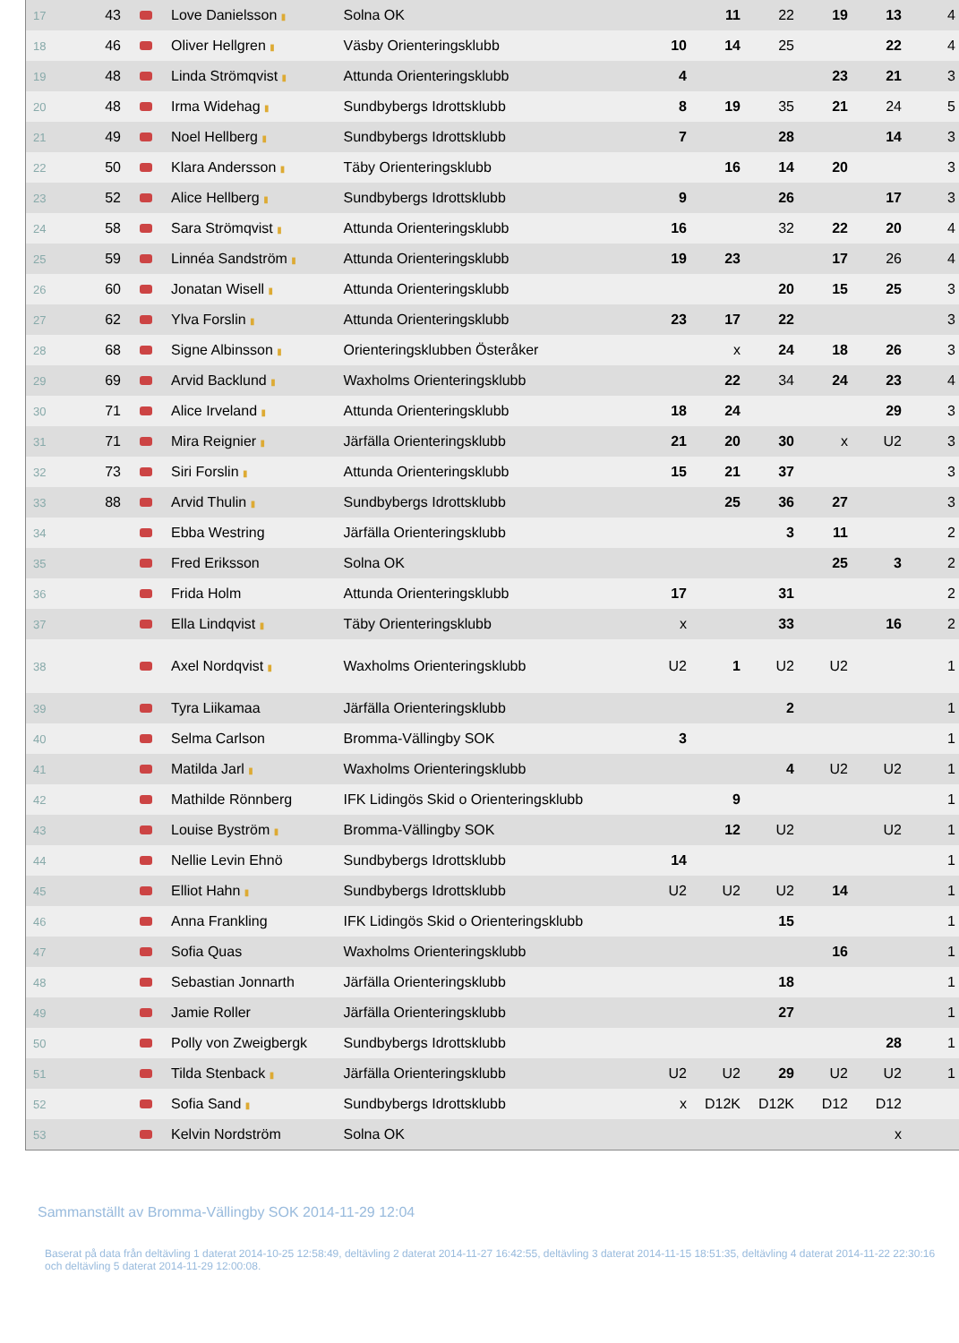| 17 | 43 | | Love Danielsson ▮ | Solna OK | | 11 | 22 | 19 | 13 | 4 |
| 18 | 46 | | Oliver Hellgren ▮ | Väsby Orienteringsklubb | 10 | 14 | 25 | | 22 | 4 |
| 19 | 48 | | Linda Strömqvist ▮ | Attunda Orienteringsklubb | 4 | | | 23 | 21 | 3 |
| 20 | 48 | | Irma Widehag ▮ | Sundbybergs Idrottsklubb | 8 | 19 | 35 | 21 | 24 | 5 |
| 21 | 49 | | Noel Hellberg ▮ | Sundbybergs Idrottsklubb | 7 | | 28 | | 14 | 3 |
| 22 | 50 | | Klara Andersson ▮ | Täby Orienteringsklubb | | 16 | 14 | 20 | | 3 |
| 23 | 52 | | Alice Hellberg ▮ | Sundbybergs Idrottsklubb | 9 | | 26 | | 17 | 3 |
| 24 | 58 | | Sara Strömqvist ▮ | Attunda Orienteringsklubb | 16 | | 32 | 22 | 20 | 4 |
| 25 | 59 | | Linnéa Sandström ▮ | Attunda Orienteringsklubb | 19 | 23 | | 17 | 26 | 4 |
| 26 | 60 | | Jonatan Wisell ▮ | Attunda Orienteringsklubb | | | 20 | 15 | 25 | 3 |
| 27 | 62 | | Ylva Forslin ▮ | Attunda Orienteringsklubb | 23 | 17 | 22 | | | 3 |
| 28 | 68 | | Signe Albinsson ▮ | Orienteringsklubben Österåker | | x | 24 | 18 | 26 | 3 |
| 29 | 69 | | Arvid Backlund ▮ | Waxholms Orienteringsklubb | | 22 | 34 | 24 | 23 | 4 |
| 30 | 71 | | Alice Irveland ▮ | Attunda Orienteringsklubb | 18 | 24 | | | 29 | 3 |
| 31 | 71 | | Mira Reignier ▮ | Järfälla Orienteringsklubb | 21 | 20 | 30 | x | U2 | 3 |
| 32 | 73 | | Siri Forslin ▮ | Attunda Orienteringsklubb | 15 | 21 | 37 | | | 3 |
| 33 | 88 | | Arvid Thulin ▮ | Sundbybergs Idrottsklubb | | 25 | 36 | 27 | | 3 |
| 34 | | | Ebba Westring | Järfälla Orienteringsklubb | | | 3 | 11 | | 2 |
| 35 | | | Fred Eriksson | Solna OK | | | | 25 | 3 | 2 |
| 36 | | | Frida Holm | Attunda Orienteringsklubb | 17 | | 31 | | | 2 |
| 37 | | | Ella Lindqvist ▮ | Täby Orienteringsklubb | x | | 33 | | 16 | 2 |
| 38 | | | Axel Nordqvist ▮ | Waxholms Orienteringsklubb | U2 | 1 | U2 | U2 | | 1 |
| 39 | | | Tyra Liikamaa | Järfälla Orienteringsklubb | | | 2 | | | 1 |
| 40 | | | Selma Carlson | Bromma-Vällingby SOK | 3 | | | | | 1 |
| 41 | | | Matilda Jarl ▮ | Waxholms Orienteringsklubb | | | 4 | U2 | U2 | 1 |
| 42 | | | Mathilde Rönnberg | IFK Lidingös Skid o Orienteringsklubb | | 9 | | | | 1 |
| 43 | | | Louise Byström ▮ | Bromma-Vällingby SOK | | 12 | U2 | | U2 | 1 |
| 44 | | | Nellie Levin Ehnö | Sundbybergs Idrottsklubb | 14 | | | | | 1 |
| 45 | | | Elliot Hahn ▮ | Sundbybergs Idrottsklubb | U2 | U2 | U2 | 14 | | 1 |
| 46 | | | Anna Frankling | IFK Lidingös Skid o Orienteringsklubb | | | 15 | | | 1 |
| 47 | | | Sofia Quas | Waxholms Orienteringsklubb | | | | 16 | | 1 |
| 48 | | | Sebastian Jonnarth | Järfälla Orienteringsklubb | | | 18 | | | 1 |
| 49 | | | Jamie Roller | Järfälla Orienteringsklubb | | | 27 | | | 1 |
| 50 | | | Polly von Zweigbergk | Sundbybergs Idrottsklubb | | | | | 28 | 1 |
| 51 | | | Tilda Stenback ▮ | Järfälla Orienteringsklubb | U2 | U2 | 29 | U2 | U2 | 1 |
| 52 | | | Sofia Sand ▮ | Sundbybergs Idrottsklubb | x | D12K | D12K | D12 | D12 | |
| 53 | | | Kelvin Nordström | Solna OK | | | | | x | |
Sammanställt av Bromma-Vällingby SOK 2014-11-29 12:04
Baserat på data från deltävling 1 daterat 2014-10-25 12:58:49, deltävling 2 daterat 2014-11-27 16:42:55, deltävling 3 daterat 2014-11-15 18:51:35, deltävling 4 daterat 2014-11-22 22:30:16 och deltävling 5 daterat 2014-11-29 12:00:08.